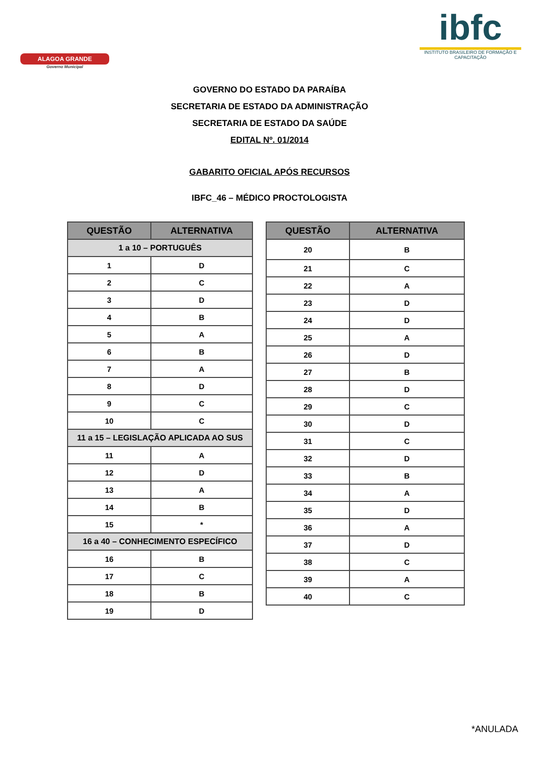ALAGOA GRANDE
Governo Municipal
ibfc
INSTITUTO BRASILEIRO DE FORMAÇÃO E CAPACITAÇÃO
GOVERNO DO ESTADO DA PARAÍBA
SECRETARIA DE ESTADO DA ADMINISTRAÇÃO
SECRETARIA DE ESTADO DA SAÚDE
EDITAL Nº. 01/2014
GABARITO OFICIAL APÓS RECURSOS
IBFC_46 – MÉDICO PROCTOLOGISTA
| QUESTÃO | ALTERNATIVA |
| --- | --- |
| 1 a 10 – PORTUGUÊS | |
| 1 | D |
| 2 | C |
| 3 | D |
| 4 | B |
| 5 | A |
| 6 | B |
| 7 | A |
| 8 | D |
| 9 | C |
| 10 | C |
| 11 a 15 – LEGISLAÇÃO APLICADA AO SUS | |
| 11 | A |
| 12 | D |
| 13 | A |
| 14 | B |
| 15 | * |
| 16 a 40 – CONHECIMENTO ESPECÍFICO | |
| 16 | B |
| 17 | C |
| 18 | B |
| 19 | D |
| QUESTÃO | ALTERNATIVA |
| --- | --- |
| 20 | B |
| 21 | C |
| 22 | A |
| 23 | D |
| 24 | D |
| 25 | A |
| 26 | D |
| 27 | B |
| 28 | D |
| 29 | C |
| 30 | D |
| 31 | C |
| 32 | D |
| 33 | B |
| 34 | A |
| 35 | D |
| 36 | A |
| 37 | D |
| 38 | C |
| 39 | A |
| 40 | C |
*ANULADA